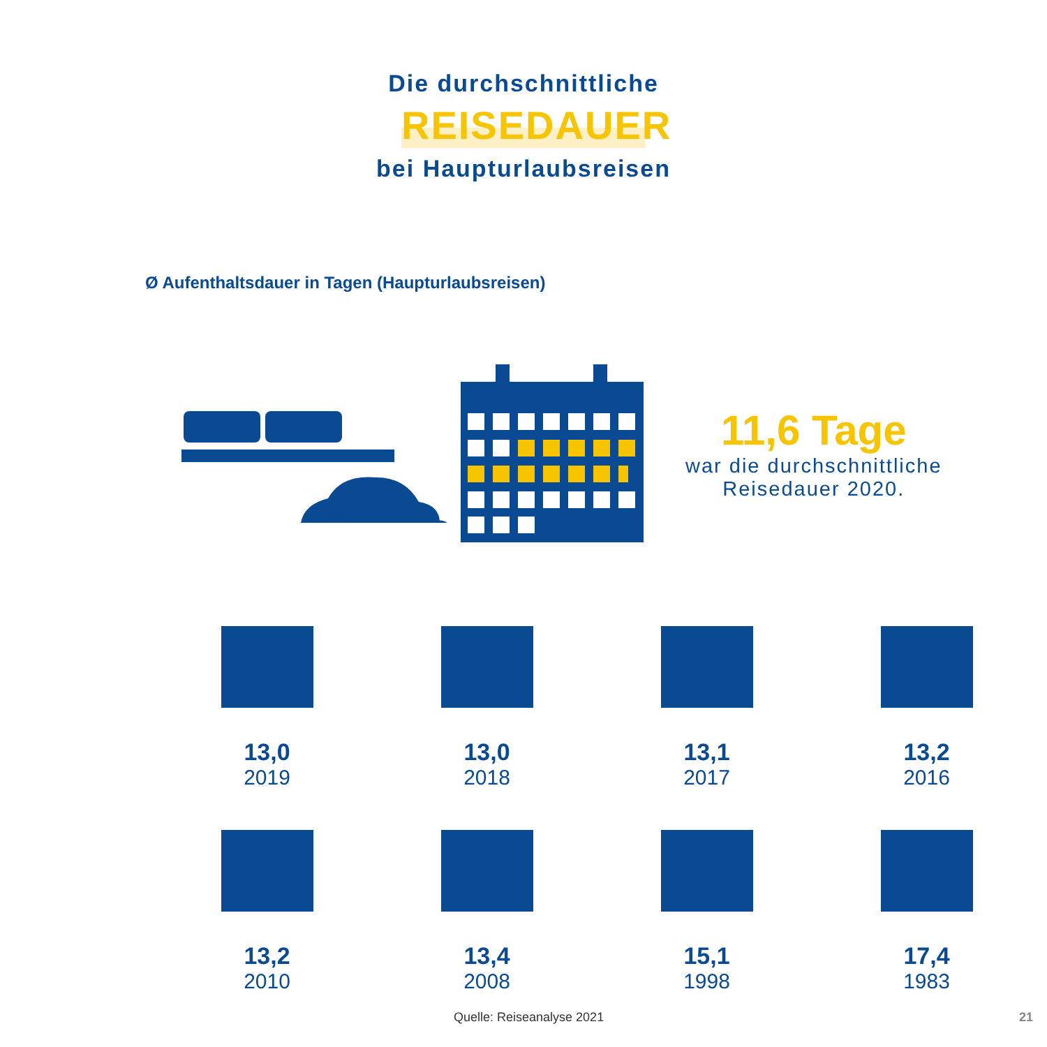Die durchschnittliche
REISEDAUER
bei Haupturlaubsreisen
Ø Aufenthaltsdauer in Tagen (Haupturlaubsreisen)
11,6 Tage
war die durchschnittliche
Reisedauer 2020.
13,0
2019
13,0
2018
13,1
2017
13,2
2016
13,2
2010
13,4
2008
15,1
1998
17,4
1983
Quelle: Reiseanalyse 2021 21